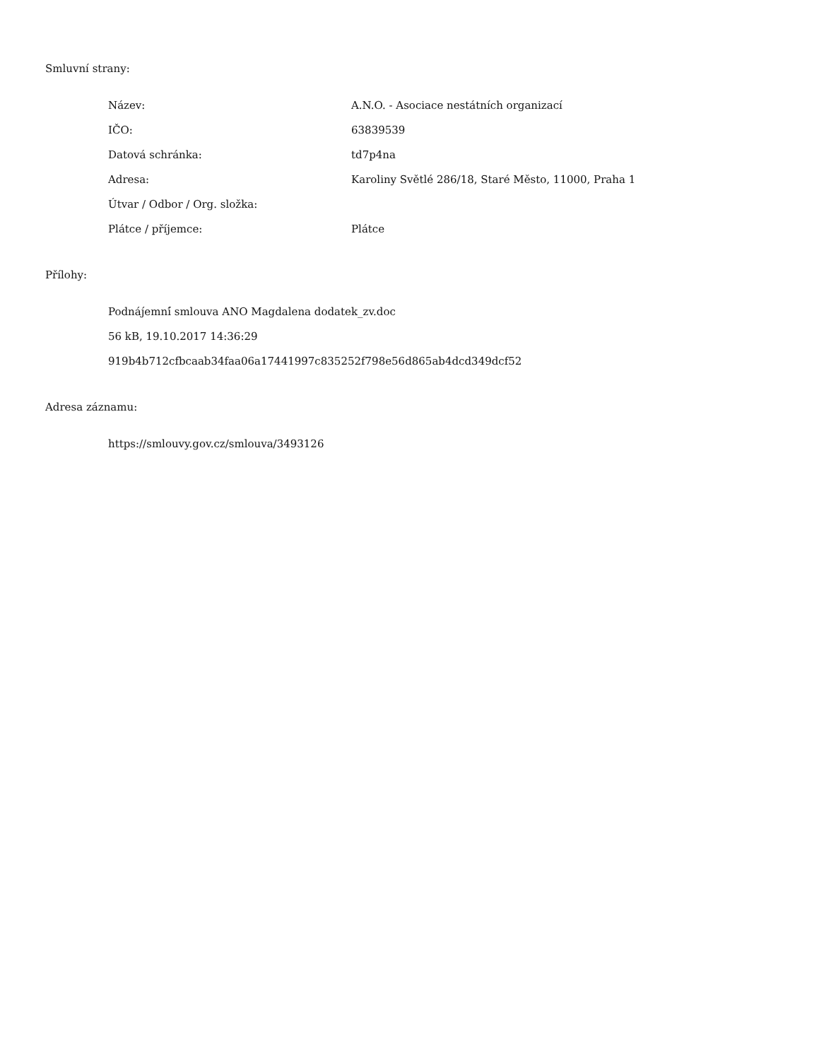Smluvní strany:
| Název: | A.N.O. - Asociace nestátních organizací |
| IČO: | 63839539 |
| Datová schránka: | td7p4na |
| Adresa: | Karoliny Světlé 286/18, Staré Město, 11000, Praha 1 |
| Útvar / Odbor / Org. složka: | |
| Plátce / příjemce: | Plátce |
Přílohy:
Podnáj́emní́ smlouva ANO Magdalena dodatek_zv.doc
56 kB, 19.10.2017 14:36:29
919b4b712cfbcaab34faa06a17441997c835252f798e56d865ab4dcd349dcf52
Adresa záznamu:
https://smlouvy.gov.cz/smlouva/3493126